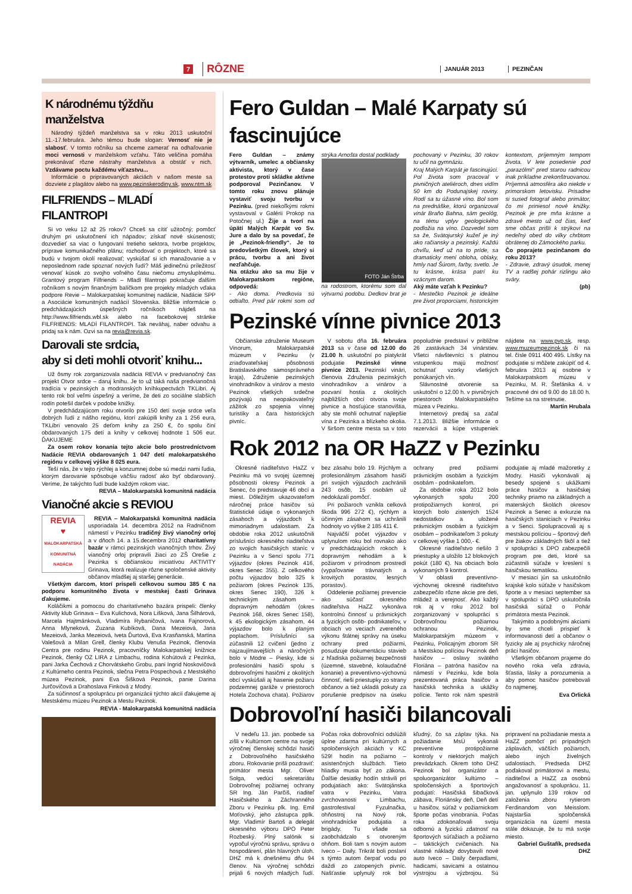7 RÔZNE JANUÁR 2013 PEZINČAN
K národnému týždňu manželstva
Národný týždeň manželstva sa v roku 2013 uskutoční 11.-17.februára. Jeho témou bude slogan: Vernosť nie je slabosť. V tomto ročníku sa chceme zamerať na odhaľovanie moci vernosti v manželskom vzťahu. Táto veličina pomáha prekonávať rôzne nástrahy manželstva a obstáť v nich. Vzdávame poctu každému víťazstvu...
Informácie o pripravovaných akciách v našom meste sa dozviete z plagátov alebo na www.pezinskerodiny.sk, www.ntm.sk
FILFRIENDS – MLADÍ FILANTROPI
Si vo veku 12 až 25 rokov? Chceš sa cítiť užitočný; pomôcť druhým pri uskutočnení ich nápadov; získať nové skúsenosti; dozvedieť sa viac o fungovaní tretieho sektora, tvorbe projektov, príprave komunikačného plánu; rozhodovať o projektoch, ktoré sa budú v tvojom okolí realizovať; vyskúšať si ich manažovanie a v neposlednom rade spoznať nových ľudí? Máš jedinečnú príležitosť venovať kúsok zo svojho voľného času niečomu zmysluplnému. Grantový program Filfriends – Mladí filantropi pokračuje ďalším ročníkom s novým finančným balíčkom pre projekty mladých vďaka podpore Revie – Malokarpatskej komunitnej nadácie, Nadácie SPP a Asociácie komunitných nadácií Slovenska. Bližšie informácie o predchádzajúcich úspešných ročníkoch nájdeš na http://www.filfriends.wbl.sk alebo na facebokovej stránke FILFRIENDS: MLADÍ FILANTROPI. Tak neváhaj, naber odvahu a pridaj sa k nám. Ozvi sa na revia@revia.sk.
Darovali ste srdcia,
aby si deti mohli otvoriť knihu...
Už ôsmy rok zorganizovala nadácia REVIA v predvianočný čas projekt Otvor srdce – daruj knihu. Je to už taká naša predvianočná tradícia v pezinských a modranských kníhkupectvách TKLibri. Aj tento rok bol veľmi úspešný a veríme, že deti zo sociálne slabších rodín potešil darček v podobe knižky.
V predchádzajúcom roku otvorilo pre 150 detí svoje srdce veľa dobrých ľudí z nášho regiónu, ktorí zakúpili knihy za 1 256 eura, TKLibri venovalo 25 deťom knihy za 250 €, čo spolu činí obdarovaných 175 detí a knihy v celkovej hodnote 1 506 eur. ĎAKUJEME
Za osem rokov konania tejto akcie bolo prostredníctvom Nadácie REVIA obdarovaných 1 047 detí malokarpatského regiónu v celkovej výške 8 025 eura.
Teší nás, že v tejto rýchlej a konzumnej dobe sú medzi nami ľudia, ktorým darovanie spôsobuje väčšiu radosť ako byť obdarovaný. Veríme, že takýchto ľudí bude každým rokom viac.
REVIA – Malokarpatská komunitná nadácia
Vianočné akcie s REVIOU
REVIA
♥
MALOKARPATSKÁ KOMUNITNÁ NADÁCIA
REVIA – Malokarpatská komunitná nadácia usporiadala 14. decembra 2012 na Radničnom námestí v Pezinku tradičný živý vianočný orloj a v dňoch 14. a 15.decembra 2012 charitatívny bazár v rámci pezinských vianočných trhov. Živý vianočný orloj pripravili žiaci zo ZŠ Orešie z Pezinka s občianskou iniciatívou AKTIVITY Grinava, ktorá realizuje rôzne spoločenské aktivity občanov mladšej aj staršej generácie.
Všetkým darcom, ktorí prispeli celkovou sumou 385 € na podporu komunitného života v mestskej časti Grinava ďakujeme.
Koláčikmi a pomocou do charitatívneho bazára prispeli: členky Aktivity klub Grinava – Eva Kulichová, Nora Lišková, Jana Šilhárová, Marcela Hajtmánková, Vladimíra Rybaničová, Ivana Fajnorová, Anna Mlyneková, Zuzana Kubíková, Dana Mezeiová, Jana Mezeiová, Janka Mezeiová, Iveta Ďurtová, Eva Krasňanská, Martina Valešová a Milan Grell, členky Klubu Venuša Pezinok, členovia Centra pre rodinu Pezinok, pracovníčky Malokarpatskej knižnice Pezinok, členky OZ LIRA z Limbachu, rodina Kohútová z Pezinka, pani Jarka Čechová z Chorvátskeho Grobu, pani Ingrid Noskovičová z Kultúrneho centra Pezinok, slečna Petra Pospechová z Mestského múzea Pezinok, pani Eva Šišková Pezinok, panie Darina Jurčovičová a Drahoslava Finková z Modry.
Za súčinnosť a spoluprácu pri organizácii týchto akcií ďakujeme aj Mestskému múzeu Pezinok a Mestu Pezinok.
REVIA - Malokarpatská komunitná nadácia
Fero Guldan – Malé Karpaty sú fascinujúce
Fero Guldan – známy výtvarník, umelec a občiansky aktivista, ktorý v čase protestov proti skládke aktívne podporoval Pezinčanov. V tomto roku znovu plánuje vystaviť svoju tvorbu v Pezinku. (pred niekoľkými rokmi vystavoval v Galérii Prokop na Potočnej ul.) Žije a tvorí na úpätí Malých Karpát vo Sv. Jure a dalo by sa povedať, že je „Pezinok-friendly“. Je to predovšetkým človek, ktorý si prácu, tvorbu a ani život nezľahčuje.
Na otázku ako sa mu žije v Malokarpatskom regióne, odpovedá:
- Ako doma. Predkovia sú odtiaľto. Pred pár rokmi som od strýka Arnošta dostal podklady
FOTO Ján Štrba
na rodostrom, ktorému som dal výtvarnú podobu. Dedkov brat je pochovaný v Pezinku, 30 rokov tu učil na gymnáziu.
Kraj Malých Karpát je fascinujúci. Pol života som pracoval v pivničných ateliéroch, dnes vidím 50 km do Podunajskej roviny. Rodí sa tu úžasné víno. Bol som na prednáške, ktorú organizoval vinár Braňo Bahna, sám geológ, na tému vplyv geologického podložia na víno. Dozvedel som sa že, Svätojurský kužeľ je iný ako račiansky a pezinský. Každú chvíľu, keď už na to príde, sa dramaticky mení obloha, oblaky, hmly nad Šúrom, farby, svetlo. Je tu krásne, krása patrí ku vzácnym darom.
Aký máte vzťah k Pezinku?
- Mestečko Pezinok je ideálne pre život proporciami, historickým kontextom, príjemným tempom života. V lete posedenie pod „parazólmi“ pred starou radnicou inak príkladne zrekonštruovanou. Príjemná atmosféra ako niekde v primorskom letovisku. Prisadne si sused fotograf alebo primátor, čo mi priniesol nové knižky. Pezinok je pre mňa krásne a zdravé mesto už od čias, keď sme občas prišli k strýkovi na nedeľný obed do vilky chrbtom obrátenej do Zámockého parku.
Čo poprajete pezinčanom do roku 2013?
- Zdravie, zdravý úsudok, menej TV a radšej pohár rizlingu ako sváry.
(pb)
Pezinské vínne pivnice 2013
Občianske združenie Museum Vinorum, Malokarpatské múzeum v Pezinku (v zriaďovateľskej pôsobnosti Bratislavského samosprávneho kraja), Združenie pezinských vinohradníkov a vinárov a mesto Pezinok všetkých srdečne pozývajú na neopakovateľný zážitok zo spojenia vínnej turistiky a čara historických pivníc.
V sobotu dňa 16. februára 2013 sa v čase od 12.00 do 21.00 h. uskutoční po piatykrát podujatie Pezinské vínne pivnice 2013. Pezinskí vinári, členovia Združenia pezinských vinohradníkov a vinárov a pozvaní hostia z okolitých najbližších obcí otvoria svoje pivnice a hosťujúce stanovištia, aby ste mohli ochutnať najlepšie vína z Pezinka a blízkeho okolia. V širšom centre mesta sa v toto popoludnie predstaví v približne 26 zastávkach 34 vinárstiev. Všetci návštevníci s platnou vstupenkou majú možnosť ochutnať vzorky všetkých ponúkaných vín.
Slávnostné otvorenie sa uskutoční o 12.00 h. v pivničných priestoroch Malokarpatského múzea v Pezinku.
Internetový predaj sa začal 7.1.2013. Bližšie informácie o rezervácii a kúpe vstupeniek nájdete na www.pvp.sk, resp. www.muzeumpezinok.sk či na tel. čísle 0911 400 495. Lístky na podujatie si môžete zakúpiť od 4. februára 2013 aj osobne v Malokarpatskom múzeu v Pezinku, M. R. Štefánika 4. v pracovné dni od 9.00 do 18.00 h. Tešíme sa na stretnutie.
Martin Hrubala
Rok 2012 na OR HaZZ v Pezinku
Okresné riaditeľstvo HaZZ v Pezinku má vo svojej územnej pôsobnosti okresy Pezinok a Senec, čo predstavuje 46 obcí a miest. Dôležitým ukazovateľom náročnej práce hasičov sú štatistické údaje o vykonaných zásahoch a výjazdoch k mimoriadnym udalostiam. Za obdobie roka 2012 uskutočnili príslušníci okresného riaditeľstva zo svojich hasičských staníc v Pezinku a v Senci spolu 771 výjazdov (okres Pezinok 416, okres Senec 355). Z celkového počtu výjazdov bolo 325 k požiarom (okres Pezinok 135, okres Senec 190), 326 k technickým zásahom – dopravným nehodám (okres Pezinok 168, okres Senec 158), k 45 ekologickým zásahom, 44 výjazdov bolo k planým poplachom. Príslušníci sa zúčastnili 12 cvičení (jedno z najzaujímavejších a náročných bolo v Modre – Piesky, kde si profesionálni hasiči spolu s dobrovoľnými hasičmi z okolitých obcí vyskúšali aj hasenie požiaru podzemnej garáže v priestoroch Hotela Zochova chata). Požiarov bez zásahu bolo 19. Rýchlym a profesionálnym zásahom hasiči pri svojich výjazdoch zachránili 243 osôb, 15 osobám už nedokázali pomôcť.
Pri požiaroch vznikla celková škoda 996 272 €), rýchlym a účinným zásahom sa uchránili hodnoty vo výške 2 185 411 €.
Najväčší počet výjazdov v uplynulom roku bol rovnako ako v predchádzajúcich rokoch k dopravným nehodám a k požiarom v prírodnom prostredí (vypaľovanie trávnatých a krovitých porastov, lesných porastov).
Oddelenie požiarnej prevencie ako súčasť okresného riaditeľstva HaZZ vykonáva kontrolnú činnosť u právnických a fyzických osôb- podnikateľov, v obciach vo veciach zvereného výkonu štátnej správy na úseku ochrany pred požiarmi, posudzuje dokumentáciu stavieb z hľadiska požiarnej bezpečnosti (územné, stavebné, kolaudačné konanie) a preventívno-výchovnú činnosť, rieši priestupky zo strany občanov a tiež ukladá pokuty za porušenie predpisov na úseku ochrany pred požiarmi právnickým osobám a fyzickým osobám - podnikateľom.
Za obdobie roka 2012 bolo vykonaných spolu 200 protipožiarnych kontrol, pri ktorých bolo zistených 1524 nedostatkov a uložené právnickým osobám a fyzickým osobám – podnikateľom 3 pokuty v celkovej výške 1 000,- €.
Okresné riaditeľstvo riešilo 3 priestupky a uložilo 12 blokových pokút (180 €). Na obciach bolo vykonaných 9 kontrol.
V oblasti preventívno-výchovnej okresné riaditeľstvo zabezpečilo rôzne akcie pre deti, mládež a verejnosť. Ako každý rok aj v roku 2012 bol zorganizovaný v spolupráci s Dobrovoľnou požiarnou ochranou Pezinok, Malokarpatským múzeom v Pezinku, Policajným zborom SR a Mestskou políciou Pezinok deň hasičov – oslavy svätého Floriána – patróna hasičov na námestí v Pezinku, kde bola prezentovaná práca hasičov a hasičská technika a ukážky polície. Tento rok nám spestrili podujatie aj mladé mažoretky z Modry. Hasiči vykonávali aj besedy spojené s ukážkami práce hasičov a hasičskej techniky priamo na základných a materských školách okresov Pezinok a Senec a exkurzie na hasičských staniciach v Pezinku a v Senci. Spolupracovali aj s mestskou políciou – športový deň pre žiakov základných škôl a tiež v spolupráci s DPO zabezpečili program pre deti, ktoré sa zúčastnili súťaže v kreslení s hasičskou tematikou.
V mesiaci jún sa uskutočnilo krajské kolo súťaže v hasičskom športe a v mesiaci september sa v spolupráci s DPO uskutočnila hasičská súťaž o Pohár primátora mesta Pezinok.
Takýmito a podobnými akciami by sme chceli prispieť k informovanosti detí a občanov o fyzicky ale aj psychicky náročnej práci hasičov.
Všetkým občanom prajeme do nového roka veľa zdravia, šťastia, lásky a porozumenia a aby pomoc hasičov potrebovali čo najmenej.
Eva Orlická
Dobrovoľní hasiči bilancovali
V nedeľu 13. jan. poobede sa zišli v Kultúrnom centre na svojej výročnej členskej schôdzi hasiči z Dobrovoľného hasičského zboru. Rokovanie prišli pozdraviť: primátor mesta Mgr. Oliver Solga, vedúci sekretariátu Dobrovoľnej požiarnej ochrany SR Ing. Ján Parčiš, riaditeľ Hasičského a Záchranného Zboru v Pezinku plk. Ing. Emil Moťovský, jeho zástupca pplk. Mgr. Vladimír Bartoš a delegát okresného výboru DPO Peter Rozbeský. Plný salónik si vypočul výročnú správu, správu o hospodárení, plán hlavných úloh. DHZ má k dnešnému dňu 94 členov. Na výročnej schôdzi prijali 6 nových mladých ľudí. Počas roka dobrovoľníci odslúžili úplne zdarma pri kultúrnych a spoločenských akciách v KC 529! hodín na požiarno – asistenčných službách. Tieto hliadky musia byť zo zákona. Ďalšie desiatky hodín strávili pri podujatiach ako: Svätojánska vatra v Pezinku, Vatra zvrchovanosti v Limbachu, gastrofestival Fyzulnačka, ohňostroj na Nový rok, vinohradnícke podujatia a brigády. Tu všade sa zaobchádzalo s otvoreným ohňom. Boli tam s novým autom Iveco – Daily. Trikrát boli poslaní s týmto autom čerpať vodu po daždi zo zatopených pivníc. Našťastie uplynulý rok bol kľudný, čo sa záplav týka. Na požiadanie MsÚ vykonali preventívne protipožiarne kontroly v niektorých malých prevádzkach. Okrem toho DHZ Pezinok bol organizátor a spoluorganizátor kultúrno – spoločenských a športových podujatí: Hasičská šibačková zábava, Floriánsky deň, Deň detí u hasičov, súťaž v požiarnickom športe počas vinobrania. Počas roka zdokonaľovali svoju odbornú a fyzickú zdatnosť na športových súťažiach a požiarno – taktických cvičeniach. Na vlastné náklady dovybavili nové auto Iveco – Daily čerpadlami, hadicami, savicami a ostatnou výstrojou a výzbrojou. Sú pripravení na požiadanie mesta a HaZZ pomôcť pri prípadných záplavách, väčších požiaroch, alebo iných živelných udalostiach. Predseda DHZ poďakoval primátorovi a mestu, riaditeľovi a HaZZ za osobnú angažovanosť a spoluprácu. 11. jan. uplynulo 139 rokov od založenia zboru rytierom Ferdinandom von Meisslom. Najstaršia spoločenská organizácia na území mesta stále dokazuje, že tu má svoje miesto.
Gabriel Guštafík, predseda DHZ